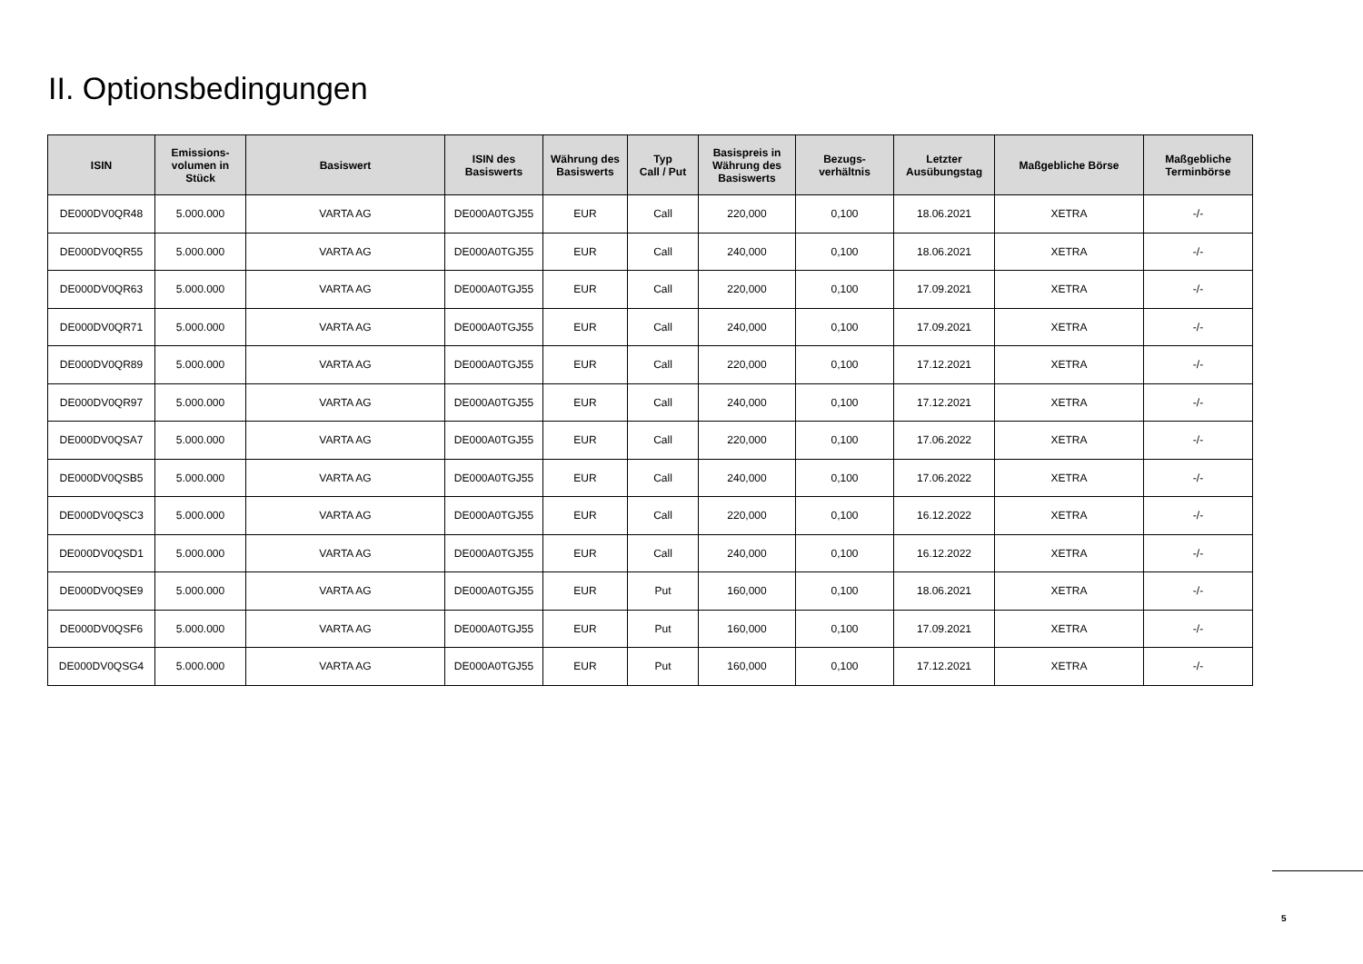II. Optionsbedingungen
| ISIN | Emissions- volumen in Stück | Basiswert | ISIN des Basiswerts | Währung des Basiswerts | Typ Call / Put | Basispreis in Währung des Basiswerts | Bezugs- verhältnis | Letzter Ausübungstag | Maßgebliche Börse | Maßgebliche Terminbörse |
| --- | --- | --- | --- | --- | --- | --- | --- | --- | --- | --- |
| DE000DV0QR48 | 5.000.000 | VARTA AG | DE000A0TGJ55 | EUR | Call | 220,000 | 0,100 | 18.06.2021 | XETRA | -/- |
| DE000DV0QR55 | 5.000.000 | VARTA AG | DE000A0TGJ55 | EUR | Call | 240,000 | 0,100 | 18.06.2021 | XETRA | -/- |
| DE000DV0QR63 | 5.000.000 | VARTA AG | DE000A0TGJ55 | EUR | Call | 220,000 | 0,100 | 17.09.2021 | XETRA | -/- |
| DE000DV0QR71 | 5.000.000 | VARTA AG | DE000A0TGJ55 | EUR | Call | 240,000 | 0,100 | 17.09.2021 | XETRA | -/- |
| DE000DV0QR89 | 5.000.000 | VARTA AG | DE000A0TGJ55 | EUR | Call | 220,000 | 0,100 | 17.12.2021 | XETRA | -/- |
| DE000DV0QR97 | 5.000.000 | VARTA AG | DE000A0TGJ55 | EUR | Call | 240,000 | 0,100 | 17.12.2021 | XETRA | -/- |
| DE000DV0QSA7 | 5.000.000 | VARTA AG | DE000A0TGJ55 | EUR | Call | 220,000 | 0,100 | 17.06.2022 | XETRA | -/- |
| DE000DV0QSB5 | 5.000.000 | VARTA AG | DE000A0TGJ55 | EUR | Call | 240,000 | 0,100 | 17.06.2022 | XETRA | -/- |
| DE000DV0QSC3 | 5.000.000 | VARTA AG | DE000A0TGJ55 | EUR | Call | 220,000 | 0,100 | 16.12.2022 | XETRA | -/- |
| DE000DV0QSD1 | 5.000.000 | VARTA AG | DE000A0TGJ55 | EUR | Call | 240,000 | 0,100 | 16.12.2022 | XETRA | -/- |
| DE000DV0QSE9 | 5.000.000 | VARTA AG | DE000A0TGJ55 | EUR | Put | 160,000 | 0,100 | 18.06.2021 | XETRA | -/- |
| DE000DV0QSF6 | 5.000.000 | VARTA AG | DE000A0TGJ55 | EUR | Put | 160,000 | 0,100 | 17.09.2021 | XETRA | -/- |
| DE000DV0QSG4 | 5.000.000 | VARTA AG | DE000A0TGJ55 | EUR | Put | 160,000 | 0,100 | 17.12.2021 | XETRA | -/- |
5